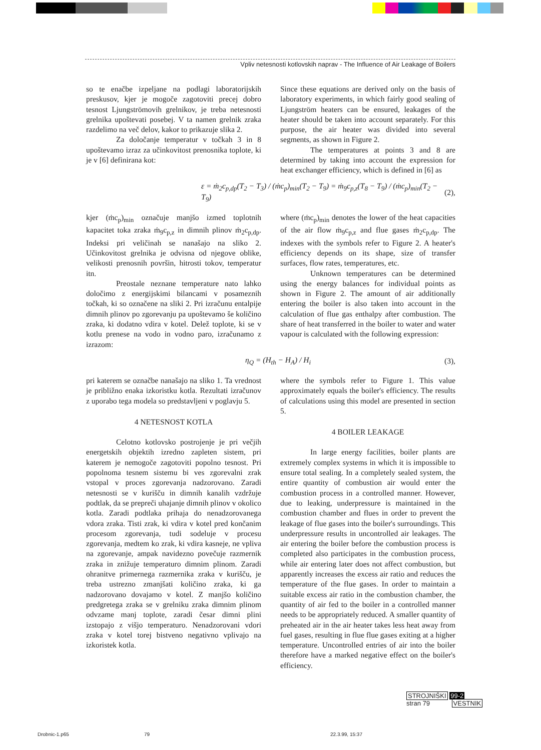Vpliv netesnosti kotlovskih naprav - The Influence of Air Leakage of Boilers
so te enačbe izpeljane na podlagi laboratorijskih preskusov, kjer je mogoče zagotoviti precej dobro tesnost Ljungströmovih grelnikov, je treba netesnosti grelnika upoštevati posebej. V ta namen grelnik zraka razdelimo na več delov, kakor to prikazuje slika 2.
Za določanje temperatur v točkah 3 in 8 upoštevamo izraz za učinkovitost prenosnika toplote, ki je v [6] definirana kot:
Since these equations are derived only on the basis of laboratory experiments, in which fairly good sealing of Ljungström heaters can be ensured, leakages of the heater should be taken into account separately. For this purpose, the air heater was divided into several segments, as shown in Figure 2.
The temperatures at points 3 and 8 are determined by taking into account the expression for heat exchanger efficiency, which is defined in [6] as
ε = ṁ<sub>2</sub>c<sub>p,dp</sub>(T<sub>2</sub> − T<sub>3</sub>) / (ṁc<sub>p</sub>)<sub>min</sub>(T<sub>2</sub> − T<sub>9</sub>) = ṁ<sub>9</sub>c<sub>p,z</sub>(T<sub>8</sub> − T<sub>9</sub>) / (ṁc<sub>p</sub>)<sub>min</sub>(T<sub>2</sub> − T<sub>9</sub>) (2),
kjer (ṁc<sub>p</sub>)<sub>min</sub> označuje manjšo izmed toplotnih kapacitet toka zraka ṁ<sub>9</sub>c<sub>p,z</sub> in dimnih plinov ṁ<sub>2</sub>c<sub>p,dp</sub>. Indeksi pri veličinah se nanašajo na sliko 2. Učinkovitost grelnika je odvisna od njegove oblike, velikosti prenosnih površin, hitrosti tokov, temperatur itn.
Preostale neznane temperature nato lahko določimo z energijskimi bilancami v posameznih točkah, ki so označene na sliki 2. Pri izračunu entalpije dimnih plinov po zgorevanju pa upoštevamo še količino zraka, ki dodatno vdira v kotel. Delež toplote, ki se v kotlu prenese na vodo in vodno paro, izračunamo z izrazom:
where (ṁc<sub>p</sub>)<sub>min</sub> denotes the lower of the heat capacities of the air flow ṁ<sub>9</sub>c<sub>p,z</sub> and flue gases ṁ<sub>2</sub>c<sub>p,dp</sub>. The indexes with the symbols refer to Figure 2. A heater's efficiency depends on its shape, size of transfer surfaces, flow rates, temperatures, etc.
Unknown temperatures can be determined using the energy balances for individual points as shown in Figure 2. The amount of air additionally entering the boiler is also taken into account in the calculation of flue gas enthalpy after combustion. The share of heat transferred in the boiler to water and water vapour is calculated with the following expression:
η<sub>Q</sub> = (H<sub>th</sub> − H<sub>A</sub>) / H<sub>i</sub> (3),
pri katerem se označbe nanašajo na sliko 1. Ta vrednost je približno enaka izkoristku kotla. Rezultati izračunov z uporabo tega modela so predstavljeni v poglavju 5.
4 NETESNOST KOTLA
Celotno kotlovsko postrojenje je pri večjih energetskih objektih izredno zapleten sistem, pri katerem je nemogoče zagotoviti popolno tesnost. Pri popolnoma tesnem sistemu bi ves zgorevalni zrak vstopal v proces zgorevanja nadzorovano. Zaradi netesnosti se v kurišču in dimnih kanalih vzdržuje podtlak, da se prepreči uhajanje dimnih plinov v okolico kotla. Zaradi podtlaka prihaja do nenadzorovanega vdora zraka. Tisti zrak, ki vdira v kotel pred končanim procesom zgorevanja, tudi sodeluje v procesu zgorevanja, medtem ko zrak, ki vdira kasneje, ne vpliva na zgorevanje, ampak navidezno povečuje razmernik zraka in znižuje temperaturo dimnim plinom. Zaradi ohranitve primernega razmernika zraka v kurišču, je treba ustrezno zmanjšati količino zraka, ki ga nadzorovano dovajamo v kotel. Z manjšo količino predgretega zraka se v grelniku zraka dimnim plinom odvzame manj toplote, zaradi česar dimni plini izstopajo z višjo temperaturo. Nenadzorovani vdori zraka v kotel torej bistveno negativno vplivajo na izkoristek kotla.
where the symbols refer to Figure 1. This value approximately equals the boiler's efficiency. The results of calculations using this model are presented in section 5.
4 BOILER LEAKAGE
In large energy facilities, boiler plants are extremely complex systems in which it is impossible to ensure total sealing. In a completely sealed system, the entire quantity of combustion air would enter the combustion process in a controlled manner. However, due to leaking, underpressure is maintained in the combustion chamber and flues in order to prevent the leakage of flue gases into the boiler's surroundings. This underpressure results in uncontrolled air leakages. The air entering the boiler before the combustion process is completed also participates in the combustion process, while air entering later does not affect combustion, but apparently increases the excess air ratio and reduces the temperature of the flue gases. In order to maintain a suitable excess air ratio in the combustion chamber, the quantity of air fed to the boiler in a controlled manner needs to be appropriately reduced. A smaller quantity of preheated air in the air heater takes less heat away from fuel gases, resulting in flue flue gases exiting at a higher temperature. Uncontrolled entries of air into the boiler therefore have a marked negative effect on the boiler's efficiency.
STROJNIŠKI 99-2
stran 79 VESTNIK
Drobnic-1.p65 79 22.3.99, 15:37